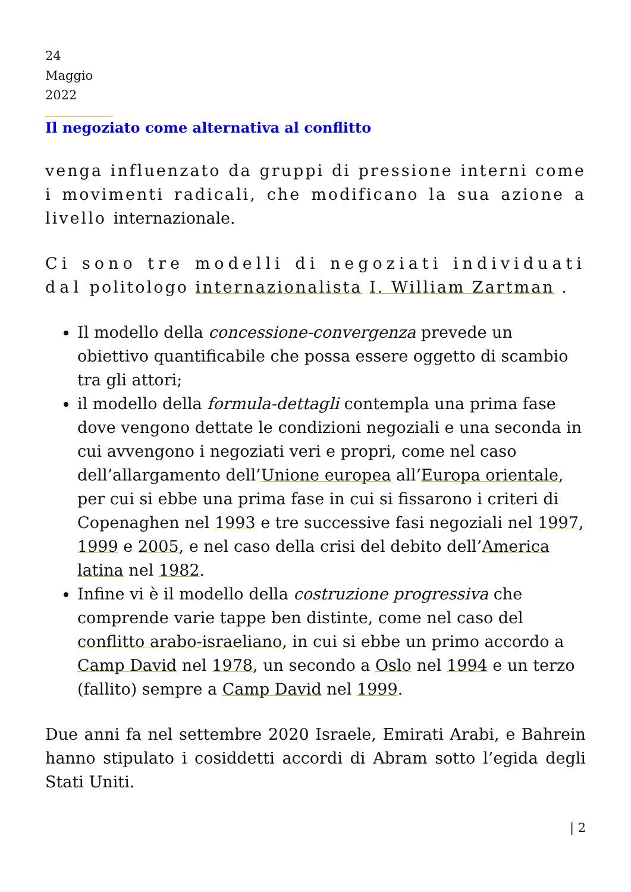24
Maggio
2022
Il negoziato come alternativa al conflitto
venga influenzato da gruppi di pressione interni come i movimenti radicali, che modificano la sua azione a livello internazionale.
Ci sono tre modelli di negoziati individuati dal politologo internazionalista I. William Zartman .
Il modello della concessione-convergenza prevede un obiettivo quantificabile che possa essere oggetto di scambio tra gli attori;
il modello della formula-dettagli contempla una prima fase dove vengono dettate le condizioni negoziali e una seconda in cui avvengono i negoziati veri e propri, come nel caso dell’allargamento dell’Unione europea all’Europa orientale, per cui si ebbe una prima fase in cui si fissarono i criteri di Copenaghen nel 1993 e tre successive fasi negoziali nel 1997, 1999 e 2005, e nel caso della crisi del debito dell’America latina nel 1982.
Infine vi è il modello della costruzione progressiva che comprende varie tappe ben distinte, come nel caso del conflitto arabo-israeliano, in cui si ebbe un primo accordo a Camp David nel 1978, un secondo a Oslo nel 1994 e un terzo (fallito) sempre a Camp David nel 1999.
Due anni fa nel settembre 2020 Israele, Emirati Arabi, e Bahrein hanno stipulato i cosiddetti accordi di Abram sotto l’egida degli Stati Uniti.
| 2